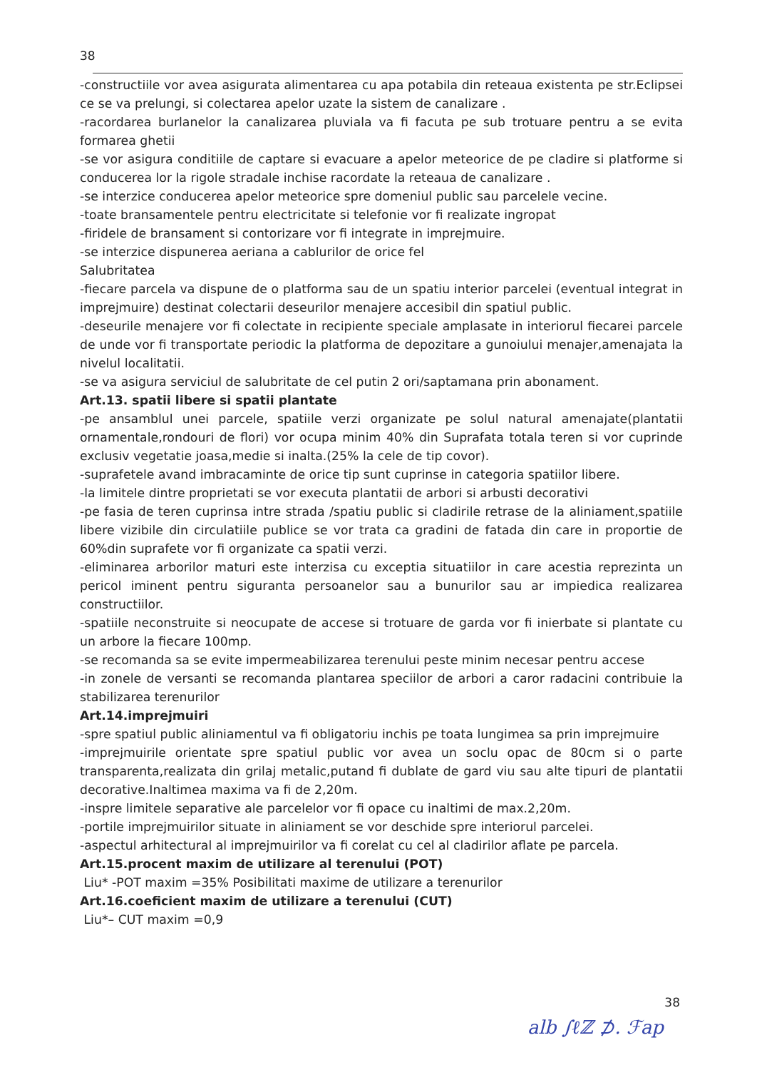38
-constructiile vor avea asigurata alimentarea cu apa potabila din reteaua existenta pe str.Eclipsei ce se va prelungi, si colectarea apelor uzate la sistem de canalizare .
-racordarea burlanelor la canalizarea pluviala va fi facuta pe sub trotuare pentru a se evita formarea ghetii
-se vor asigura conditiile de captare si evacuare a apelor meteorice de pe cladire si platforme si conducerea lor la rigole stradale inchise racordate la reteaua de canalizare .
-se interzice conducerea apelor meteorice spre domeniul public sau parcelele vecine.
-toate bransamentele pentru electricitate si telefonie vor fi realizate ingropat
-firidele de bransament si contorizare vor fi integrate in imprejmuire.
-se interzice dispunerea aeriana a cablurilor de orice fel
Salubritatea
-fiecare parcela va dispune de o platforma sau de un spatiu interior parcelei (eventual integrat in imprejmuire) destinat colectarii deseurilor menajere accesibil din spatiul public.
-deseurile menajere vor fi colectate in recipiente speciale amplasate in interiorul fiecarei parcele de unde vor fi transportate periodic la platforma de depozitare a gunoiului menajer,amenajata la nivelul localitatii.
-se va asigura serviciul de salubritate de cel putin 2 ori/saptamana prin abonament.
Art.13. spatii libere si spatii plantate
-pe ansamblul unei parcele, spatiile verzi organizate pe solul natural amenajate(plantatii ornamentale,rondouri de flori) vor ocupa minim 40% din Suprafata totala teren si vor cuprinde exclusiv vegetatie joasa,medie si inalta.(25% la cele de tip covor).
-suprafetele avand imbracaminte de orice tip sunt cuprinse in categoria spatiilor libere.
-la limitele dintre proprietati se vor executa plantatii de arbori si arbusti decorativi
-pe fasia de teren cuprinsa intre strada /spatiu public si cladirile retrase de la aliniament,spatiile libere vizibile din circulatiile publice se vor trata ca gradini de fatada din care in proportie de 60%din suprafete vor fi organizate ca spatii verzi.
-eliminarea arborilor maturi este interzisa cu exceptia situatiilor in care acestia reprezinta un pericol iminent pentru siguranta persoanelor sau a bunurilor sau ar impiedica realizarea constructiilor.
-spatiile neconstruite si neocupate de accese si trotuare de garda vor fi inierbate si plantate cu un arbore la fiecare 100mp.
-se recomanda sa se evite impermeabilizarea terenului peste minim necesar pentru accese
-in zonele de versanti se recomanda plantarea speciilor de arbori a caror radacini contribuie la stabilizarea terenurilor
Art.14.imprejmuiri
-spre spatiul public aliniamentul va fi obligatoriu inchis pe toata lungimea sa prin imprejmuire
-imprejmuirile orientate spre spatiul public vor avea un soclu opac de 80cm si o parte transparenta,realizata din grilaj metalic,putand fi dublate de gard viu sau alte tipuri de plantatii decorative.Inaltimea maxima va fi de 2,20m.
-inspre limitele separative ale parcelelor vor fi opace cu inaltimi de max.2,20m.
-portile imprejmuirilor situate in aliniament se vor deschide spre interiorul parcelei.
-aspectul arhitectural al imprejmuirilor va fi corelat cu cel al cladirilor aflate pe parcela.
Art.15.procent maxim de utilizare al terenului (POT)
Liu* -POT maxim =35% Posibilitati maxime de utilizare a terenurilor
Art.16.coeficient maxim de utilizare a terenului (CUT)
Liu*– CUT maxim =0,9
38
alb ∫ℓℤ ⊅. ℱap